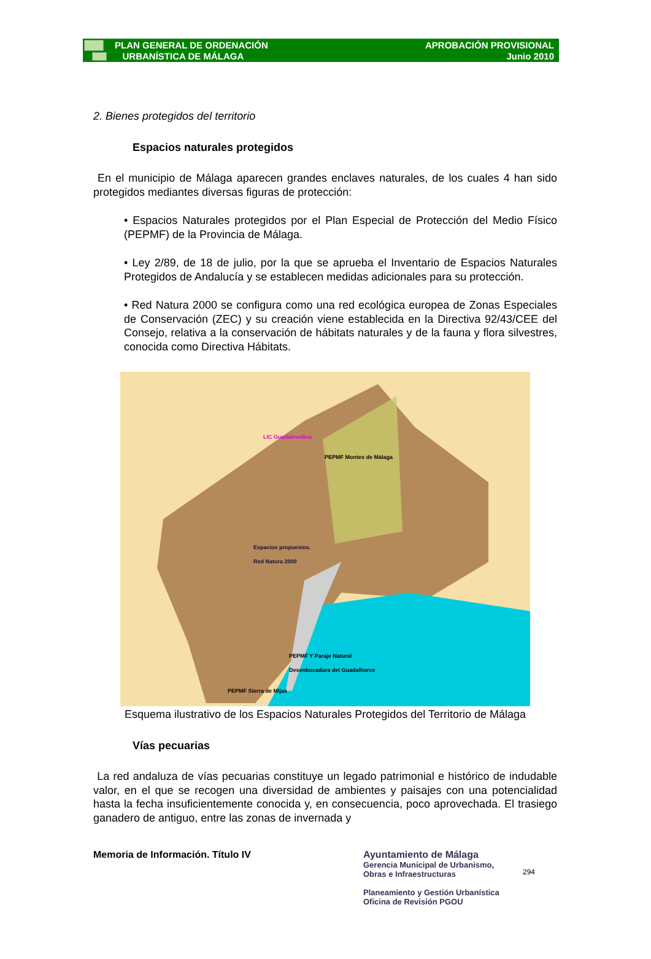PLAN GENERAL DE ORDENACIÓN
URBANÍSTICA DE MÁLAGA
APROBACIÓN PROVISIONAL
Junio 2010
2. Bienes protegidos del territorio
Espacios naturales protegidos
En el municipio de Málaga aparecen grandes enclaves naturales, de los cuales 4 han sido protegidos mediantes diversas figuras de protección:
• Espacios Naturales protegidos por el Plan Especial de Protección del Medio Físico (PEPMF) de la Provincia de Málaga.
• Ley 2/89, de 18 de julio, por la que se aprueba el Inventario de Espacios Naturales Protegidos de Andalucía y se establecen medidas adicionales para su protección.
• Red Natura 2000 se configura como una red ecológica europea de Zonas Especiales de Conservación (ZEC) y su creación viene establecida en la Directiva 92/43/CEE del Consejo, relativa a la conservación de hábitats naturales y de la fauna y flora silvestres, conocida como Directiva Hábitats.
LIC Guadalmedina
PEPMF Montes de Málaga
Espacios propuestos.
Red Natura 2000
PEPMF Y Paraje Natural
Desenbocadura del Guadalhorce
PEPMF Sierra de Mijas
Esquema ilustrativo de los Espacios Naturales Protegidos del Territorio de Málaga
Vías pecuarias
La red andaluza de vías pecuarias constituye un legado patrimonial e histórico de indudable valor, en el que se recogen una diversidad de ambientes y paisajes con una potencialidad hasta la fecha insuficientemente conocida y, en consecuencia, poco aprovechada. El trasiego ganadero de antiguo, entre las zonas de invernada y
Memoria de Información. Título IV Ayuntamiento de Málaga
Gerencia Municipal de Urbanismo,
Obras e Infraestructuras
Planeamiento y Gestión Urbanística
Oficina de Revisión PGOU
294